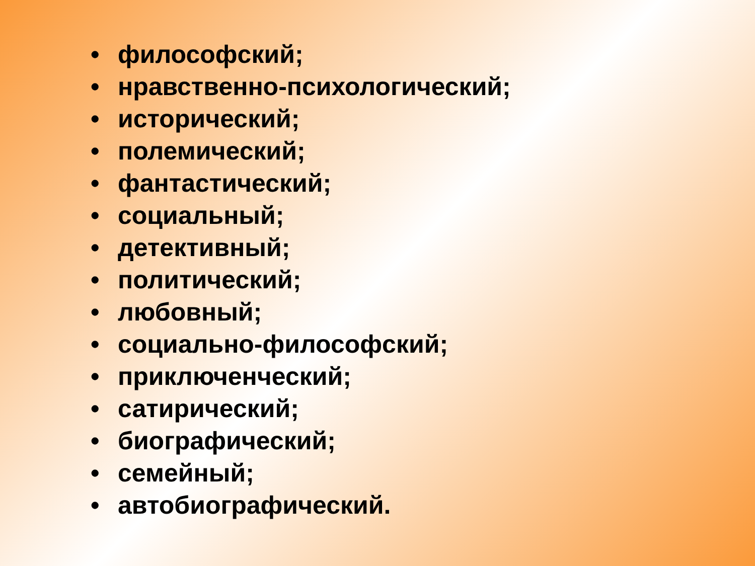• философский;
• нравственно-психологический;
• исторический;
• полемический;
• фантастический;
• социальный;
• детективный;
• политический;
• любовный;
• социально-философский;
• приключенческий;
• сатирический;
• биографический;
• семейный;
• автобиографический.